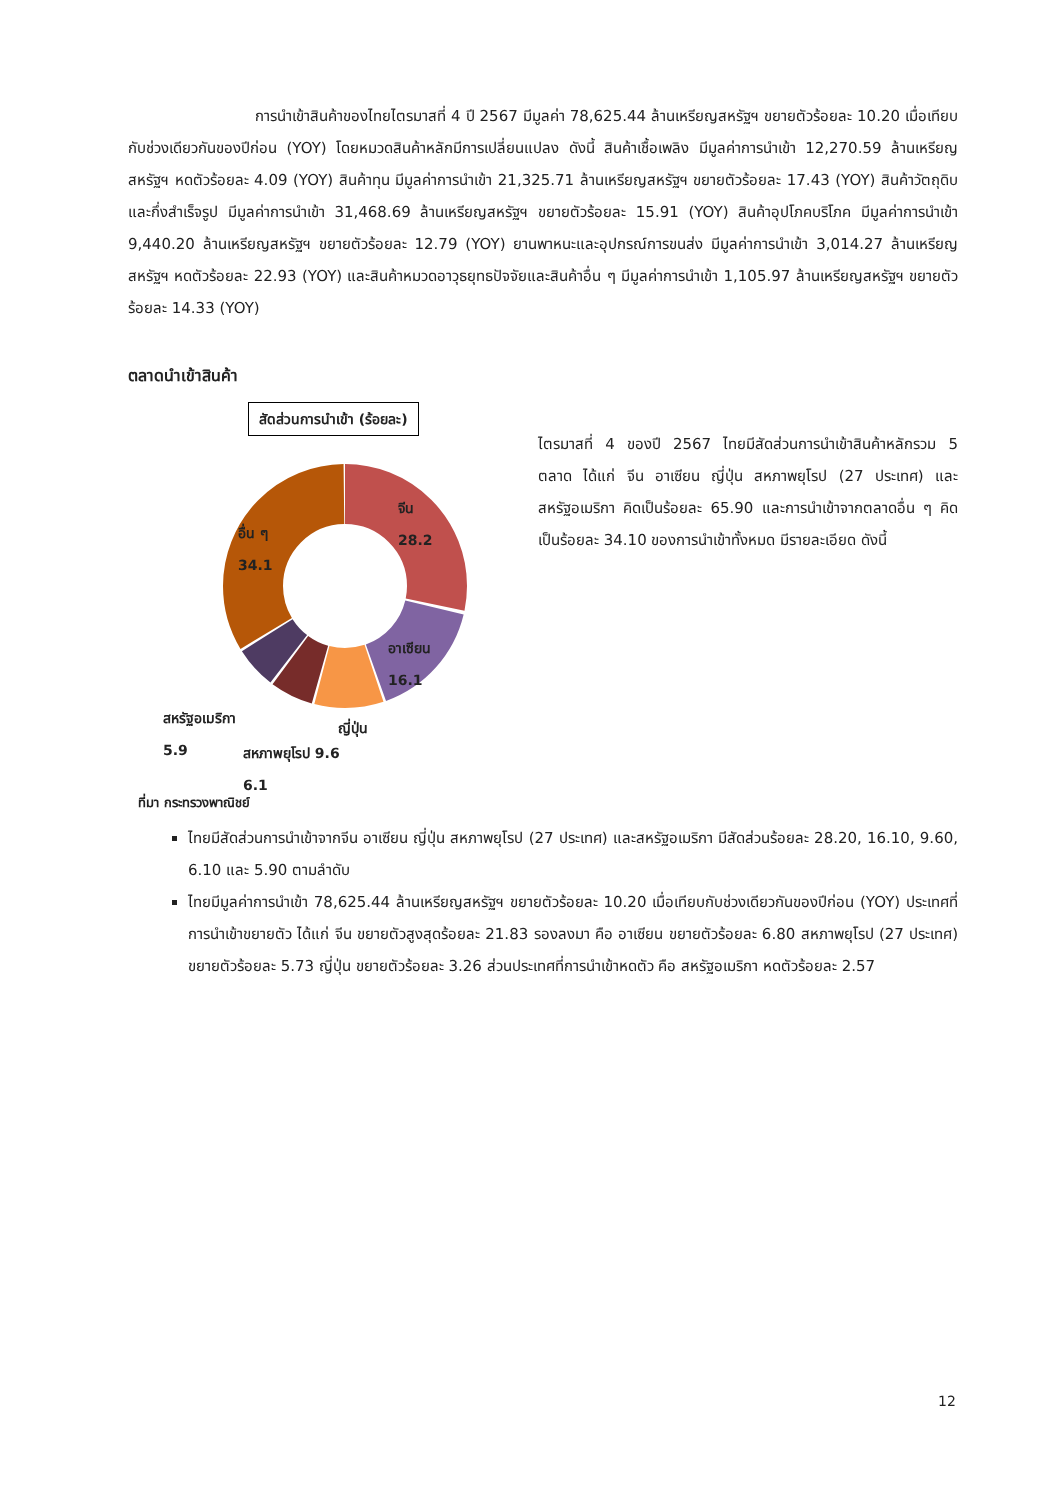การนำเข้าสินค้าของไทยไตรมาสที่ 4 ปี 2567 มีมูลค่า 78,625.44 ล้านเหรียญสหรัฐฯ ขยายตัวร้อยละ 10.20 เมื่อเทียบกับช่วงเดียวกันของปีก่อน (YOY) โดยหมวดสินค้าหลักมีการเปลี่ยนแปลง ดังนี้ สินค้าเชื้อเพลิง มีมูลค่าการนำเข้า 12,270.59 ล้านเหรียญสหรัฐฯ หดตัวร้อยละ 4.09 (YOY) สินค้าทุน มีมูลค่าการนำเข้า 21,325.71 ล้านเหรียญสหรัฐฯ ขยายตัวร้อยละ 17.43 (YOY) สินค้าวัตถุดิบและกึ่งสำเร็จรูป มีมูลค่าการนำเข้า 31,468.69 ล้านเหรียญสหรัฐฯ ขยายตัวร้อยละ 15.91 (YOY) สินค้าอุปโภคบริโภค มีมูลค่าการนำเข้า 9,440.20 ล้านเหรียญสหรัฐฯ ขยายตัวร้อยละ 12.79 (YOY) ยานพาหนะและอุปกรณ์การขนส่ง มีมูลค่าการนำเข้า 3,014.27 ล้านเหรียญสหรัฐฯ หดตัวร้อยละ 22.93 (YOY) และสินค้าหมวดอาวุธยุทธปัจจัยและสินค้าอื่น ๆ มีมูลค่าการนำเข้า 1,105.97 ล้านเหรียญสหรัฐฯ ขยายตัวร้อยละ 14.33 (YOY)
ตลาดนำเข้าสินค้า
สัดส่วนการนำเข้า (ร้อยละ)
จีน
28.2
อื่น ๆ
34.1
อาเซียน
16.1
สหรัฐอเมริกา
5.9
ญี่ปุ่น
สหภาพยุโรป 9.6
6.1
ที่มา กระทรวงพาณิชย์
ไตรมาสที่ 4 ของปี 2567 ไทยมีสัดส่วนการนำเข้าสินค้าหลักรวม 5 ตลาด ได้แก่ จีน อาเซียน ญี่ปุ่น สหภาพยุโรป (27 ประเทศ) และสหรัฐอเมริกา คิดเป็นร้อยละ 65.90 และการนำเข้าจากตลาดอื่น ๆ คิดเป็นร้อยละ 34.10 ของการนำเข้าทั้งหมด มีรายละเอียด ดังนี้
ไทยมีสัดส่วนการนำเข้าจากจีน อาเซียน ญี่ปุ่น สหภาพยุโรป (27 ประเทศ) และสหรัฐอเมริกา มีสัดส่วนร้อยละ 28.20, 16.10, 9.60, 6.10 และ 5.90 ตามลำดับ
ไทยมีมูลค่าการนำเข้า 78,625.44 ล้านเหรียญสหรัฐฯ ขยายตัวร้อยละ 10.20 เมื่อเทียบกับช่วงเดียวกันของปีก่อน (YOY) ประเทศที่การนำเข้าขยายตัว ได้แก่ จีน ขยายตัวสูงสุดร้อยละ 21.83 รองลงมา คือ อาเซียน ขยายตัวร้อยละ 6.80 สหภาพยุโรป (27 ประเทศ) ขยายตัวร้อยละ 5.73 ญี่ปุ่น ขยายตัวร้อยละ 3.26 ส่วนประเทศที่การนำเข้าหดตัว คือ สหรัฐอเมริกา หดตัวร้อยละ 2.57
12